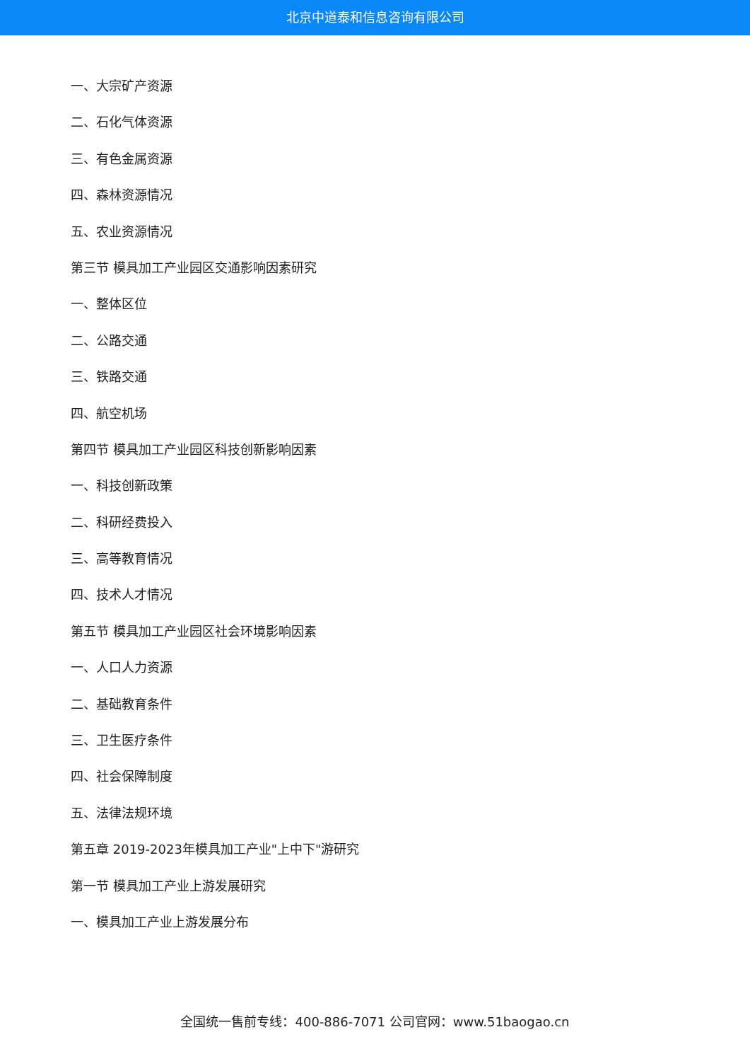北京中道泰和信息咨询有限公司
一、大宗矿产资源
二、石化气体资源
三、有色金属资源
四、森林资源情况
五、农业资源情况
第三节 模具加工产业园区交通影响因素研究
一、整体区位
二、公路交通
三、铁路交通
四、航空机场
第四节 模具加工产业园区科技创新影响因素
一、科技创新政策
二、科研经费投入
三、高等教育情况
四、技术人才情况
第五节 模具加工产业园区社会环境影响因素
一、人口人力资源
二、基础教育条件
三、卫生医疗条件
四、社会保障制度
五、法律法规环境
第五章 2019-2023年模具加工产业"上中下"游研究
第一节 模具加工产业上游发展研究
一、模具加工产业上游发展分布
全国统一售前专线：400-886-7071 公司官网：www.51baogao.cn